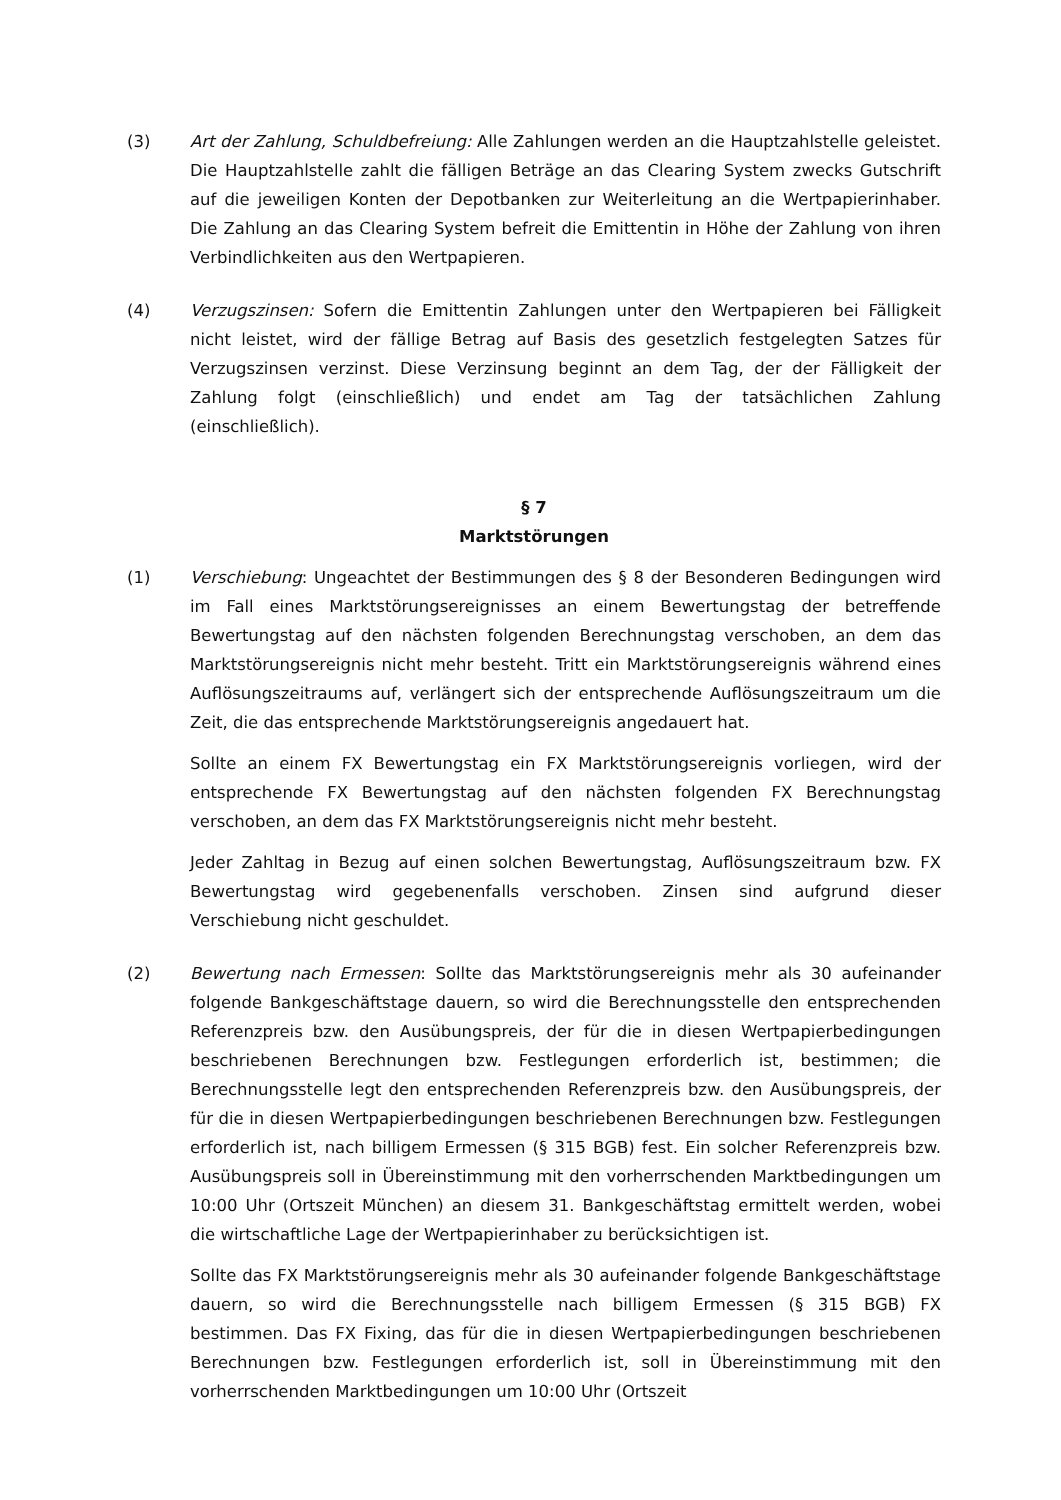(3) Art der Zahlung, Schuldbefreiung: Alle Zahlungen werden an die Hauptzahlstelle geleistet. Die Hauptzahlstelle zahlt die fälligen Beträge an das Clearing System zwecks Gutschrift auf die jeweiligen Konten der Depotbanken zur Weiterleitung an die Wertpapierinhaber. Die Zahlung an das Clearing System befreit die Emittentin in Höhe der Zahlung von ihren Verbindlichkeiten aus den Wertpapieren.
(4) Verzugszinsen: Sofern die Emittentin Zahlungen unter den Wertpapieren bei Fälligkeit nicht leistet, wird der fällige Betrag auf Basis des gesetzlich festgelegten Satzes für Verzugszinsen verzinst. Diese Verzinsung beginnt an dem Tag, der der Fälligkeit der Zahlung folgt (einschließlich) und endet am Tag der tatsächlichen Zahlung (einschließlich).
§ 7
Marktstörungen
(1) Verschiebung: Ungeachtet der Bestimmungen des § 8 der Besonderen Bedingungen wird im Fall eines Marktstörungsereignisses an einem Bewertungstag der betreffende Bewertungstag auf den nächsten folgenden Berechnungstag verschoben, an dem das Marktstörungsereignis nicht mehr besteht. Tritt ein Marktstörungsereignis während eines Auflösungszeitraums auf, verlängert sich der entsprechende Auflösungszeitraum um die Zeit, die das entsprechende Marktstörungsereignis angedauert hat.
Sollte an einem FX Bewertungstag ein FX Marktstörungsereignis vorliegen, wird der entsprechende FX Bewertungstag auf den nächsten folgenden FX Berechnungstag verschoben, an dem das FX Marktstörungsereignis nicht mehr besteht.
Jeder Zahltag in Bezug auf einen solchen Bewertungstag, Auflösungszeitraum bzw. FX Bewertungstag wird gegebenenfalls verschoben. Zinsen sind aufgrund dieser Verschiebung nicht geschuldet.
(2) Bewertung nach Ermessen: Sollte das Marktstörungsereignis mehr als 30 aufeinander folgende Bankgeschäftstage dauern, so wird die Berechnungsstelle den entsprechenden Referenzpreis bzw. den Ausübungspreis, der für die in diesen Wertpapierbedingungen beschriebenen Berechnungen bzw. Festlegungen erforderlich ist, bestimmen; die Berechnungsstelle legt den entsprechenden Referenzpreis bzw. den Ausübungspreis, der für die in diesen Wertpapierbedingungen beschriebenen Berechnungen bzw. Festlegungen erforderlich ist, nach billigem Ermessen (§ 315 BGB) fest. Ein solcher Referenzpreis bzw. Ausübungspreis soll in Übereinstimmung mit den vorherrschenden Marktbedingungen um 10:00 Uhr (Ortszeit München) an diesem 31. Bankgeschäftstag ermittelt werden, wobei die wirtschaftliche Lage der Wertpapierinhaber zu berücksichtigen ist.
Sollte das FX Marktstörungsereignis mehr als 30 aufeinander folgende Bankgeschäftstage dauern, so wird die Berechnungsstelle nach billigem Ermessen (§ 315 BGB) FX bestimmen. Das FX Fixing, das für die in diesen Wertpapierbedingungen beschriebenen Berechnungen bzw. Festlegungen erforderlich ist, soll in Übereinstimmung mit den vorherrschenden Marktbedingungen um 10:00 Uhr (Ortszeit